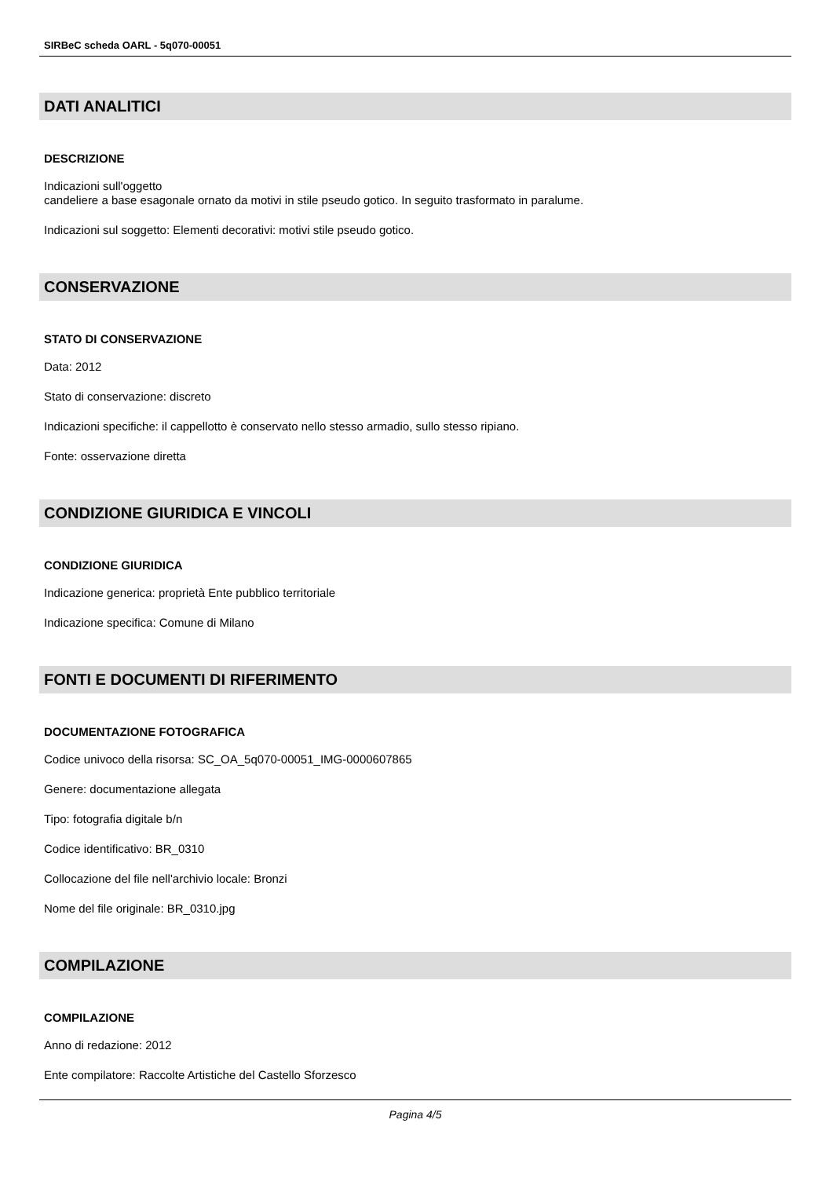SIRBeC scheda OARL - 5q070-00051
DATI ANALITICI
DESCRIZIONE
Indicazioni sull'oggetto
candeliere a base esagonale ornato da motivi in stile pseudo gotico. In seguito trasformato in paralume.
Indicazioni sul soggetto: Elementi decorativi: motivi stile pseudo gotico.
CONSERVAZIONE
STATO DI CONSERVAZIONE
Data: 2012
Stato di conservazione: discreto
Indicazioni specifiche: il cappellotto è conservato nello stesso armadio, sullo stesso ripiano.
Fonte: osservazione diretta
CONDIZIONE GIURIDICA E VINCOLI
CONDIZIONE GIURIDICA
Indicazione generica: proprietà Ente pubblico territoriale
Indicazione specifica: Comune di Milano
FONTI E DOCUMENTI DI RIFERIMENTO
DOCUMENTAZIONE FOTOGRAFICA
Codice univoco della risorsa: SC_OA_5q070-00051_IMG-0000607865
Genere: documentazione allegata
Tipo: fotografia digitale b/n
Codice identificativo: BR_0310
Collocazione del file nell'archivio locale: Bronzi
Nome del file originale: BR_0310.jpg
COMPILAZIONE
COMPILAZIONE
Anno di redazione: 2012
Ente compilatore: Raccolte Artistiche del Castello Sforzesco
Pagina 4/5